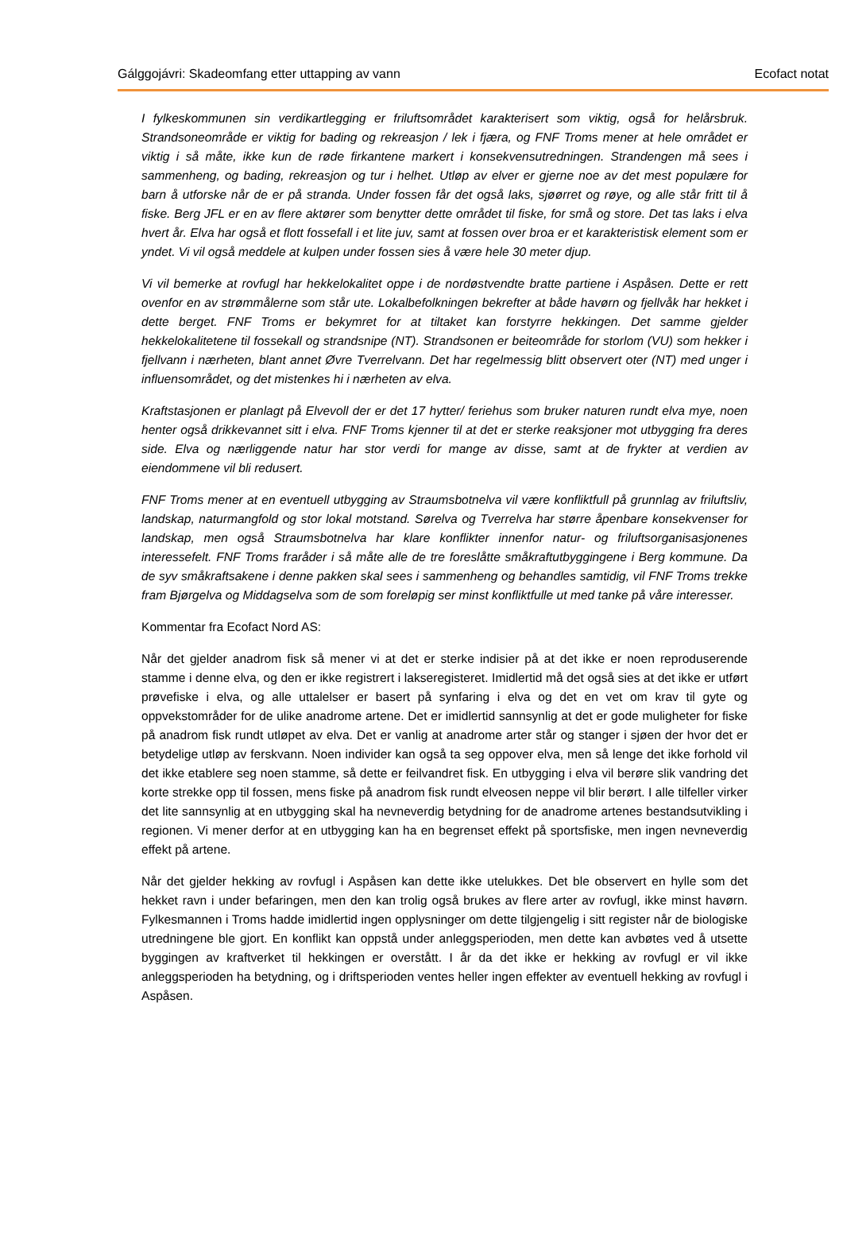Gálggojávri: Skadeomfang etter uttapping av vann Ecofact notat
I fylkeskommunen sin verdikartlegging er friluftsområdet karakterisert som viktig, også for helårsbruk. Strandsoneområde er viktig for bading og rekreasjon / lek i fjæra, og FNF Troms mener at hele området er viktig i så måte, ikke kun de røde firkantene markert i konsekvensutredningen. Strandengen må sees i sammenheng, og bading, rekreasjon og tur i helhet. Utløp av elver er gjerne noe av det mest populære for barn å utforske når de er på stranda. Under fossen får det også laks, sjøørret og røye, og alle står fritt til å fiske. Berg JFL er en av flere aktører som benytter dette området til fiske, for små og store. Det tas laks i elva hvert år. Elva har også et flott fossefall i et lite juv, samt at fossen over broa er et karakteristisk element som er yndet. Vi vil også meddele at kulpen under fossen sies å være hele 30 meter djup.
Vi vil bemerke at rovfugl har hekkelokalitet oppe i de nordøstvendte bratte partiene i Aspåsen. Dette er rett ovenfor en av strømmålerne som står ute. Lokalbefolkningen bekrefter at både havørn og fjellvåk har hekket i dette berget. FNF Troms er bekymret for at tiltaket kan forstyrre hekkingen. Det samme gjelder hekkelokalitetene til fossekall og strandsnipe (NT). Strandsonen er beiteområde for storlom (VU) som hekker i fjellvann i nærheten, blant annet Øvre Tverrelvann. Det har regelmessig blitt observert oter (NT) med unger i influensområdet, og det mistenkes hi i nærheten av elva.
Kraftstasjonen er planlagt på Elvevoll der er det 17 hytter/ feriehus som bruker naturen rundt elva mye, noen henter også drikkevannet sitt i elva. FNF Troms kjenner til at det er sterke reaksjoner mot utbygging fra deres side. Elva og nærliggende natur har stor verdi for mange av disse, samt at de frykter at verdien av eiendommene vil bli redusert.
FNF Troms mener at en eventuell utbygging av Straumsbotnelva vil være konfliktfull på grunnlag av friluftsliv, landskap, naturmangfold og stor lokal motstand. Sørelva og Tverrelva har større åpenbare konsekvenser for landskap, men også Straumsbotnelva har klare konflikter innenfor natur- og friluftsorganisasjonenes interessefelt. FNF Troms fraråder i så måte alle de tre foreslåtte småkraftutbyggingene i Berg kommune. Da de syv småkraftsakene i denne pakken skal sees i sammenheng og behandles samtidig, vil FNF Troms trekke fram Bjørgelva og Middagselva som de som foreløpig ser minst konfliktfulle ut med tanke på våre interesser.
Kommentar fra Ecofact Nord AS:
Når det gjelder anadrom fisk så mener vi at det er sterke indisier på at det ikke er noen reproduserende stamme i denne elva, og den er ikke registrert i lakseregisteret. Imidlertid må det også sies at det ikke er utført prøvefiske i elva, og alle uttalelser er basert på synfaring i elva og det en vet om krav til gyte og oppvekstområder for de ulike anadrome artene. Det er imidlertid sannsynlig at det er gode muligheter for fiske på anadrom fisk rundt utløpet av elva. Det er vanlig at anadrome arter står og stanger i sjøen der hvor det er betydelige utløp av ferskvann. Noen individer kan også ta seg oppover elva, men så lenge det ikke forhold vil det ikke etablere seg noen stamme, så dette er feilvandret fisk. En utbygging i elva vil berøre slik vandring det korte strekke opp til fossen, mens fiske på anadrom fisk rundt elveosen neppe vil blir berørt. I alle tilfeller virker det lite sannsynlig at en utbygging skal ha nevneverdig betydning for de anadrome artenes bestandsutvikling i regionen. Vi mener derfor at en utbygging kan ha en begrenset effekt på sportsfiske, men ingen nevneverdig effekt på artene.
Når det gjelder hekking av rovfugl i Aspåsen kan dette ikke utelukkes. Det ble observert en hylle som det hekket ravn i under befaringen, men den kan trolig også brukes av flere arter av rovfugl, ikke minst havørn. Fylkesmannen i Troms hadde imidlertid ingen opplysninger om dette tilgjengelig i sitt register når de biologiske utredningene ble gjort. En konflikt kan oppstå under anleggsperioden, men dette kan avbøtes ved å utsette byggingen av kraftverket til hekkingen er overstått. I år da det ikke er hekking av rovfugl er vil ikke anleggsperioden ha betydning, og i driftsperioden ventes heller ingen effekter av eventuell hekking av rovfugl i Aspåsen.